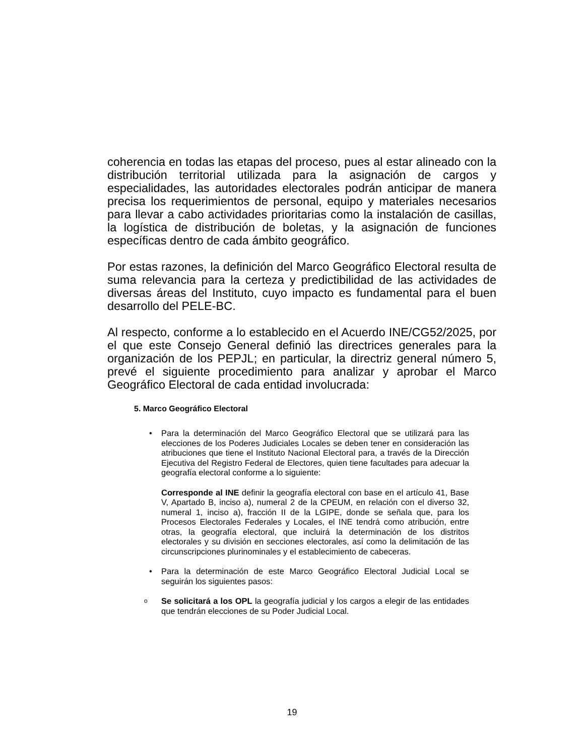coherencia en todas las etapas del proceso, pues al estar alineado con la distribución territorial utilizada para la asignación de cargos y especialidades, las autoridades electorales podrán anticipar de manera precisa los requerimientos de personal, equipo y materiales necesarios para llevar a cabo actividades prioritarias como la instalación de casillas, la logística de distribución de boletas, y la asignación de funciones específicas dentro de cada ámbito geográfico.
Por estas razones, la definición del Marco Geográfico Electoral resulta de suma relevancia para la certeza y predictibilidad de las actividades de diversas áreas del Instituto, cuyo impacto es fundamental para el buen desarrollo del PELE-BC.
Al respecto, conforme a lo establecido en el Acuerdo INE/CG52/2025, por el que este Consejo General definió las directrices generales para la organización de los PEPJL; en particular, la directriz general número 5, prevé el siguiente procedimiento para analizar y aprobar el Marco Geográfico Electoral de cada entidad involucrada:
5. Marco Geográfico Electoral
• Para la determinación del Marco Geográfico Electoral que se utilizará para las elecciones de los Poderes Judiciales Locales se deben tener en consideración las atribuciones que tiene el Instituto Nacional Electoral para, a través de la Dirección Ejecutiva del Registro Federal de Electores, quien tiene facultades para adecuar la geografía electoral conforme a lo siguiente:
Corresponde al INE definir la geografía electoral con base en el artículo 41, Base V, Apartado B, inciso a), numeral 2 de la CPEUM, en relación con el diverso 32, numeral 1, inciso a), fracción II de la LGIPE, donde se señala que, para los Procesos Electorales Federales y Locales, el INE tendrá como atribución, entre otras, la geografía electoral, que incluirá la determinación de los distritos electorales y su división en secciones electorales, así como la delimitación de las circunscripciones plurinominales y el establecimiento de cabeceras.
• Para la determinación de este Marco Geográfico Electoral Judicial Local se seguirán los siguientes pasos:
o Se solicitará a los OPL la geografía judicial y los cargos a elegir de las entidades que tendrán elecciones de su Poder Judicial Local.
19